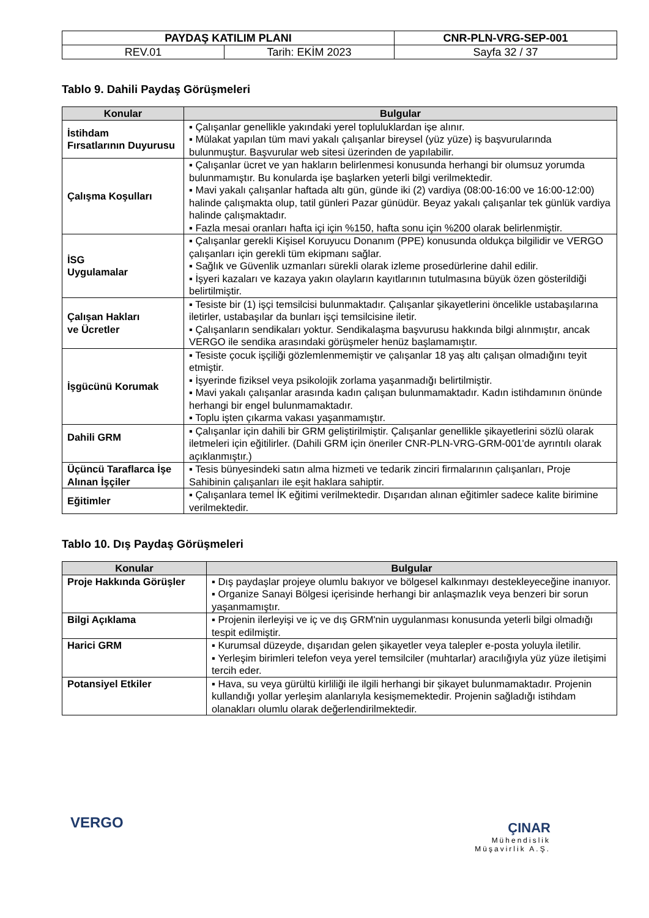| PAYDAŞ KATILIM PLANI | | CNR-PLN-VRG-SEP-001 |
| REV.01 | Tarih: EKİM 2023 | Sayfa 32 / 37 |
Tablo 9. Dahili Paydaş Görüşmeleri
| Konular | Bulgular |
| --- | --- |
| İstihdam Fırsatlarının Duyurusu | ▪ Çalışanlar genellikle yakındaki yerel topluluklardan işe alınır. ▪ Mülakat yapılan tüm mavi yakalı çalışanlar bireysel (yüz yüze) iş başvurularında bulunmuştur. Başvurular web sitesi üzerinden de yapılabilir. |
| Çalışma Koşulları | ▪ Çalışanlar ücret ve yan hakların belirlenmesi konusunda herhangi bir olumsuz yorumda bulunmamıştır. Bu konularda işe başlarken yeterli bilgi verilmektedir. ▪ Mavi yakalı çalışanlar haftada altı gün, günde iki (2) vardiya (08:00-16:00 ve 16:00-12:00) halinde çalışmakta olup, tatil günleri Pazar günüdür. Beyaz yakalı çalışanlar tek günlük vardiya halinde çalışmaktadır. ▪ Fazla mesai oranları hafta içi için %150, hafta sonu için %200 olarak belirlenmiştir. |
| İSG Uygulamalar | ▪ Çalışanlar gerekli Kişisel Koruyucu Donanım (PPE) konusunda oldukça bilgilidir ve VERGO çalışanları için gerekli tüm ekipmanı sağlar. ▪ Sağlık ve Güvenlik uzmanları sürekli olarak izleme prosedürlerine dahil edilir. ▪ İşyeri kazaları ve kazaya yakın olayların kayıtlarının tutulmasına büyük özen gösterildiği belirtilmiştir. |
| Çalışan Hakları ve Ücretler | ▪ Tesiste bir (1) işçi temsilcisi bulunmaktadır. Çalışanlar şikayetlerini öncelikle ustabaşılarına iletirler, ustabaşılar da bunları işçi temsilcisine iletir. ▪ Çalışanların sendikaları yoktur. Sendikalaşma başvurusu hakkında bilgi alınmıştır, ancak VERGO ile sendika arasındaki görüşmeler henüz başlamamıştır. |
| İşgücünü Korumak | ▪ Tesiste çocuk işçiliği gözlemlenmemiştir ve çalışanlar 18 yaş altı çalışan olmadığını teyit etmiştir. ▪ İşyerinde fiziksel veya psikolojik zorlama yaşanmadığı belirtilmiştir. ▪ Mavi yakalı çalışanlar arasında kadın çalışan bulunmamaktadır. Kadın istihdamının önünde herhangi bir engel bulunmamaktadır. ▪ Toplu işten çıkarma vakası yaşanmamıştır. |
| Dahili GRM | ▪ Çalışanlar için dahili bir GRM geliştirilmiştir. Çalışanlar genellikle şikayetlerini sözlü olarak iletmeleri için eğitilirler. (Dahili GRM için öneriler CNR-PLN-VRG-GRM-001'de ayrıntılı olarak açıklanmıştır.) |
| Üçüncü Taraflarca İşe Alınan İşçiler | ▪ Tesis bünyesindeki satın alma hizmeti ve tedarik zinciri firmalarının çalışanları, Proje Sahibinin çalışanları ile eşit haklara sahiptir. |
| Eğitimler | ▪ Çalışanlara temel İK eğitimi verilmektedir. Dışarıdan alınan eğitimler sadece kalite birimine verilmektedir. |
Tablo 10. Dış Paydaş Görüşmeleri
| Konular | Bulgular |
| --- | --- |
| Proje Hakkında Görüşler | ▪ Dış paydaşlar projeye olumlu bakıyor ve bölgesel kalkınmayı destekleyeceğine inanıyor. ▪ Organize Sanayi Bölgesi içerisinde herhangi bir anlaşmazlık veya benzeri bir sorun yaşanmamıştır. |
| Bilgi Açıklama | ▪ Projenin ilerleyişi ve iç ve dış GRM'nin uygulanması konusunda yeterli bilgi olmadığı tespit edilmiştir. |
| Harici GRM | ▪ Kurumsal düzeyde, dışarıdan gelen şikayetler veya talepler e-posta yoluyla iletilir. ▪ Yerleşim birimleri telefon veya yerel temsilciler (muhtarlar) aracılığıyla yüz yüze iletişimi tercih eder. |
| Potansiyel Etkiler | ▪ Hava, su veya gürültü kirliliği ile ilgili herhangi bir şikayet bulunmamaktadır. Projenin kullandığı yollar yerleşim alanlarıyla kesişmemektedir. Projenin sağladığı istihdam olanakları olumlu olarak değerlendirilmektedir. |
VERGO
ÇINAR
Mühendislik
Müşavirlik A.Ş.